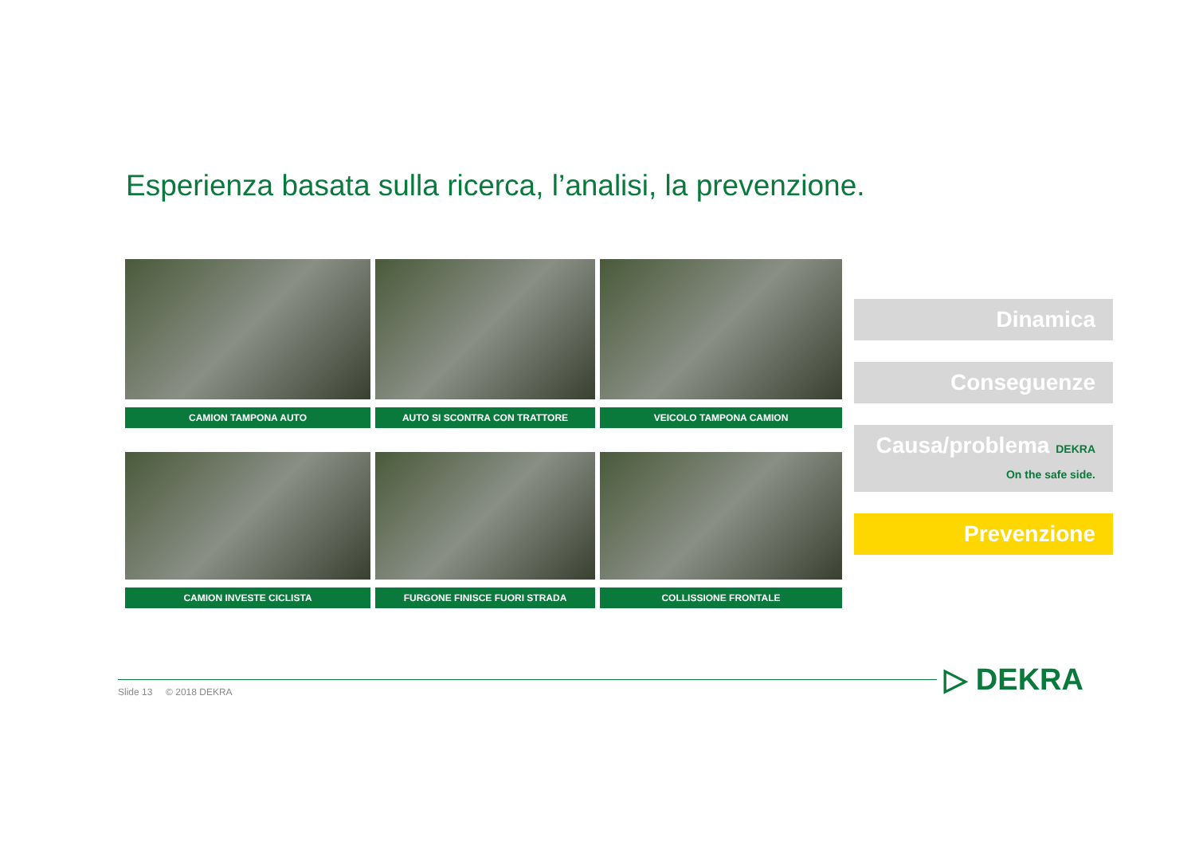Esperienza basata sulla ricerca, l’analisi, la prevenzione.
CAMION TAMPONA AUTO
AUTO SI SCONTRA CON TRATTORE
VEICOLO TAMPONA CAMION
CAMION INVESTE CICLISTA
FURGONE FINISCE FUORI STRADA
COLLISSIONE FRONTALE
Dinamica
Conseguenze
Causa/problema DEKRA On the safe side.
Prevenzione
Slide 13 © 2018 DEKRA ▷ DEKRA